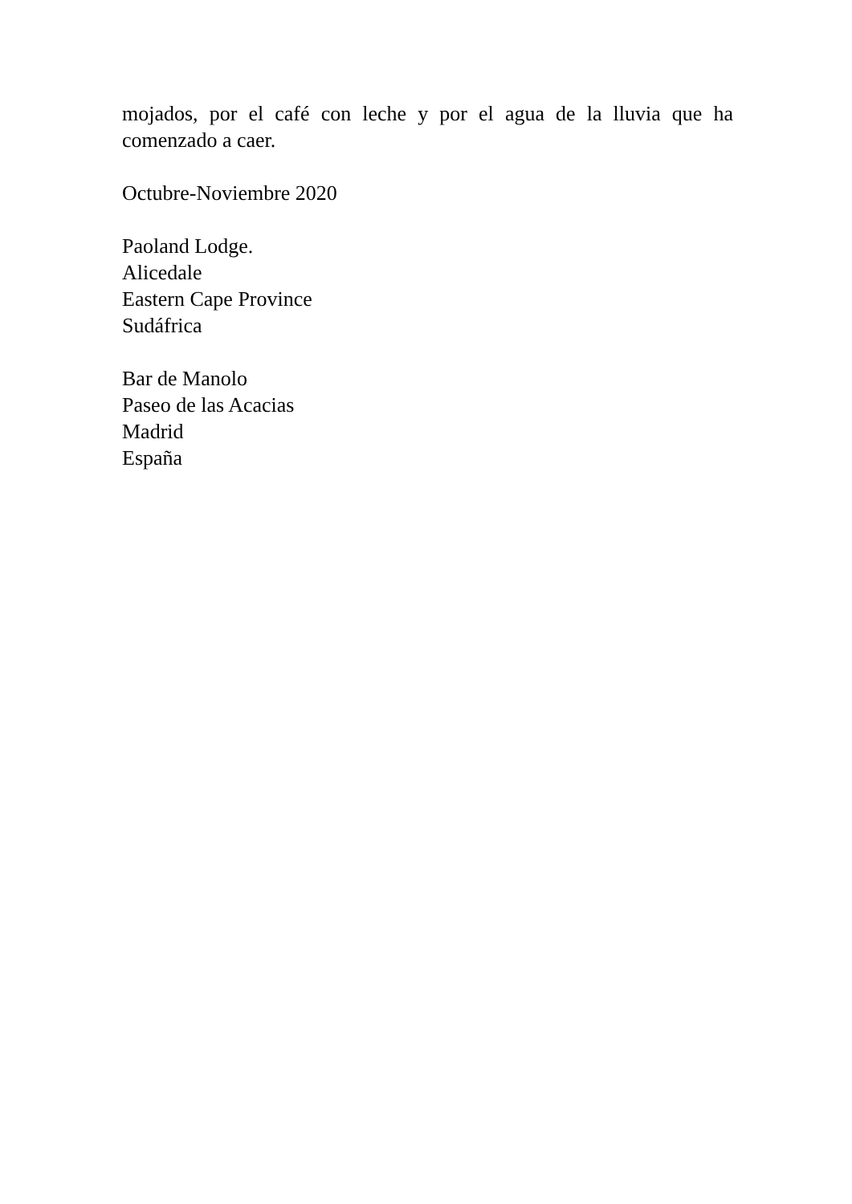mojados, por el café con leche y por el agua de la lluvia que ha comenzado a caer.
Octubre-Noviembre 2020
Paoland Lodge.
Alicedale
Eastern Cape Province
Sudáfrica
Bar de Manolo
Paseo de las Acacias
Madrid
España